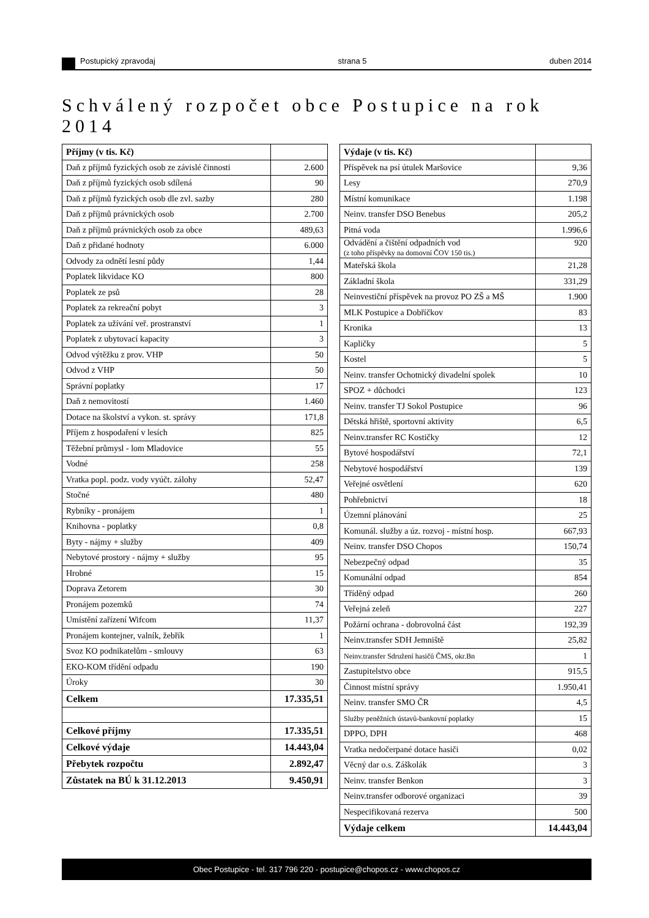Postupický zpravodaj strana 5 duben 2014
Schválený rozpočet obce Postupice na rok 2014
| Příjmy (v tis. Kč) | |
| --- | --- |
| Daň z příjmů fyzických osob ze závislé činnosti | 2.600 |
| Daň z příjmů fyzických osob sdílená | 90 |
| Daň z příjmů fyzických osob dle zvl. sazby | 280 |
| Daň z příjmů právnických osob | 2.700 |
| Daň z příjmů právnických osob za obce | 489,63 |
| Daň z přidané hodnoty | 6.000 |
| Odvody za odnětí lesní půdy | 1,44 |
| Poplatek likvidace KO | 800 |
| Poplatek ze psů | 28 |
| Poplatek za rekreační pobyt | 3 |
| Poplatek za užívání veř. prostranství | 1 |
| Poplatek z ubytovací kapacity | 3 |
| Odvod výtěžku z prov. VHP | 50 |
| Odvod z VHP | 50 |
| Správní poplatky | 17 |
| Daň z nemovitostí | 1.460 |
| Dotace na školství a vykon. st. správy | 171,8 |
| Příjem z hospodaření v lesích | 825 |
| Těžební průmysl - lom Mladovice | 55 |
| Vodné | 258 |
| Vratka popl. podz. vody vyúčt. zálohy | 52,47 |
| Stočné | 480 |
| Rybníky - pronájem | 1 |
| Knihovna - poplatky | 0,8 |
| Byty - nájmy + služby | 409 |
| Nebytové prostory - nájmy + služby | 95 |
| Hrobné | 15 |
| Doprava Zetorem | 30 |
| Pronájem pozemků | 74 |
| Umístění zařízení Wifcom | 11,37 |
| Pronájem kontejner, valník, žebřík | 1 |
| Svoz KO podnikatelům - smlouvy | 63 |
| EKO-KOM třídění odpadu | 190 |
| Úroky | 30 |
| Celkem | 17.335,51 |
| Celkové příjmy | 17.335,51 |
| Celkové výdaje | 14.443,04 |
| Přebytek rozpočtu | 2.892,47 |
| Zůstatek na BÚ k 31.12.2013 | 9.450,91 |
| Výdaje (v tis. Kč) | |
| --- | --- |
| Příspěvek na psí útulek Maršovice | 9,36 |
| Lesy | 270,9 |
| Místní komunikace | 1.198 |
| Neinv. transfer DSO Benebus | 205,2 |
| Pitná voda | 1.996,6 |
| Odvádění a čištění odpadních vod (z toho příspěvky na domovní ČOV 150 tis.) | 920 |
| Mateřská škola | 21,28 |
| Základní škola | 331,29 |
| Neinvestiční příspěvek na provoz PO ZŠ a MŠ | 1.900 |
| MLK Postupice a Dobříčkov | 83 |
| Kronika | 13 |
| Kapličky | 5 |
| Kostel | 5 |
| Neinv. transfer Ochotnický divadelní spolek | 10 |
| SPOZ + důchodci | 123 |
| Neinv. transfer TJ Sokol Postupice | 96 |
| Dětská hřiště, sportovní aktivity | 6,5 |
| Neinv.transfer RC Kostičky | 12 |
| Bytové hospodářství | 72,1 |
| Nebytové hospodářství | 139 |
| Veřejné osvětlení | 620 |
| Pohřebnictví | 18 |
| Územní plánování | 25 |
| Komunál. služby a úz. rozvoj - místní hosp. | 667,93 |
| Neinv. transfer DSO Chopos | 150,74 |
| Nebezpečný odpad | 35 |
| Komunální odpad | 854 |
| Tříděný odpad | 260 |
| Veřejná zeleň | 227 |
| Požární ochrana - dobrovolná část | 192,39 |
| Neinv.transfer SDH Jemniště | 25,82 |
| Neinv.transfer Sdružení hasičů ČMS, okr.Bn | 1 |
| Zastupitelstvo obce | 915,5 |
| Činnost místní správy | 1.950,41 |
| Neinv. transfer SMO ČR | 4,5 |
| Služby peněžních ústavů-bankovní poplatky | 15 |
| DPPO, DPH | 468 |
| Vratka nedočerpané dotace hasiči | 0,02 |
| Věcný dar o.s. Záškolák | 3 |
| Neinv. transfer Benkon | 3 |
| Neinv.transfer odborové organizaci | 39 |
| Nespecifikovaná rezerva | 500 |
| Výdaje celkem | 14.443,04 |
Obec Postupice - tel. 317 796 220 - postupice@chopos.cz - www.chopos.cz